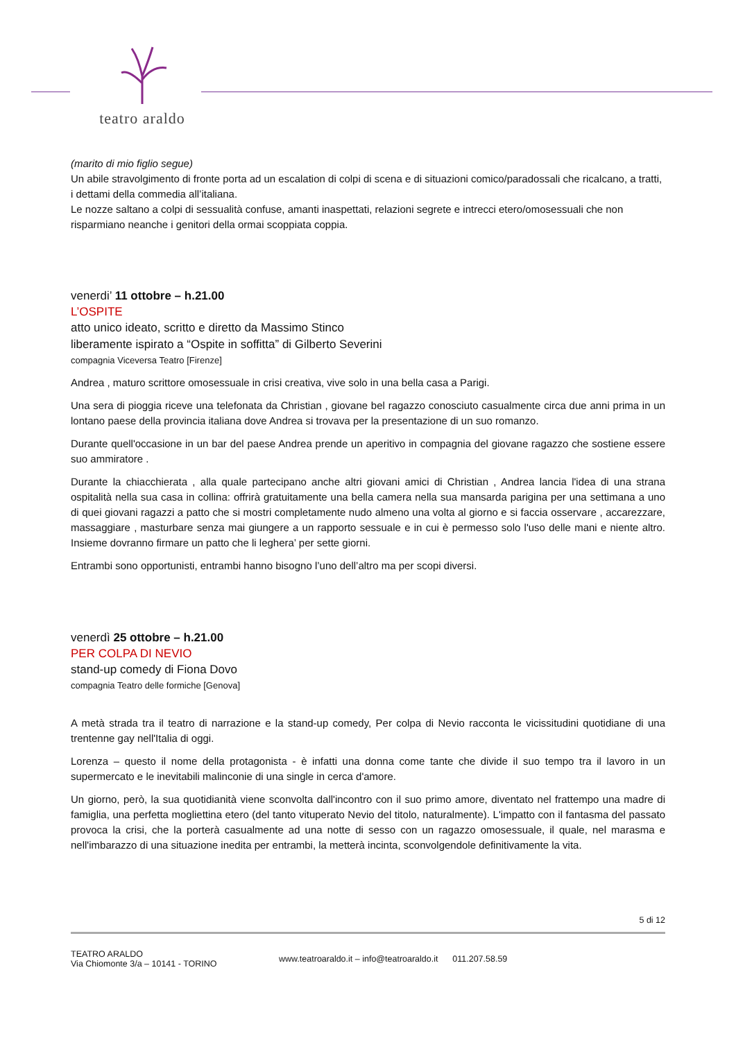teatro araldo
(marito di mio figlio segue)
Un abile stravolgimento di fronte porta ad un escalation di colpi di scena e di situazioni comico/paradossali che ricalcano, a tratti, i dettami della commedia all’italiana.
Le nozze saltano a colpi di sessualità confuse, amanti inaspettati, relazioni segrete e intrecci etero/omosessuali che non risparmiano neanche i genitori della ormai scoppiata coppia.
venerdi’ 11 ottobre – h.21.00
L’OSPITE
atto unico ideato, scritto e diretto da Massimo Stinco
liberamente ispirato a “Ospite in soffitta” di Gilberto Severini
compagnia Viceversa Teatro [Firenze]
Andrea , maturo scrittore omosessuale in crisi creativa, vive solo in una bella casa a Parigi.
Una sera di pioggia riceve una telefonata da Christian , giovane bel ragazzo conosciuto casualmente circa due anni prima in un lontano paese della provincia italiana dove Andrea si trovava per la presentazione di un suo romanzo.
Durante quell'occasione in un bar del paese Andrea prende un aperitivo in compagnia del giovane ragazzo che sostiene essere suo ammiratore .
Durante la chiacchierata , alla quale partecipano anche altri giovani amici di Christian , Andrea lancia l'idea di una strana ospitalità nella sua casa in collina: offrirà gratuitamente una bella camera nella sua mansarda parigina per una settimana a uno di quei giovani ragazzi a patto che si mostri completamente nudo almeno una volta al giorno e si faccia osservare , accarezzare, massaggiare , masturbare senza mai giungere a un rapporto sessuale e in cui è permesso solo l'uso delle mani e niente altro. Insieme dovranno firmare un patto che li leghera’ per sette giorni.
Entrambi sono opportunisti, entrambi hanno bisogno l’uno dell’altro ma per scopi diversi.
venerdì 25 ottobre – h.21.00
PER COLPA DI NEVIO
stand-up comedy di Fiona Dovo
compagnia Teatro delle formiche [Genova]
A metà strada tra il teatro di narrazione e la stand-up comedy, Per colpa di Nevio racconta le vicissitudini quotidiane di una trentenne gay nell'Italia di oggi.
Lorenza – questo il nome della protagonista - è infatti una donna come tante che divide il suo tempo tra il lavoro in un supermercato e le inevitabili malinconie di una single in cerca d'amore.
Un giorno, però, la sua quotidianità viene sconvolta dall'incontro con il suo primo amore, diventato nel frattempo una madre di famiglia, una perfetta mogliettina etero (del tanto vituperato Nevio del titolo, naturalmente). L'impatto con il fantasma del passato provoca la crisi, che la porterà casualmente ad una notte di sesso con un ragazzo omosessuale, il quale, nel marasma e nell'imbarazzo di una situazione inedita per entrambi, la metterà incinta, sconvolgendole definitivamente la vita.
5 di 12
TEATRO ARALDO
Via Chiomonte 3/a – 10141 - TORINO
www.teatroaraldo.it – info@teatroaraldo.it 011.207.58.59